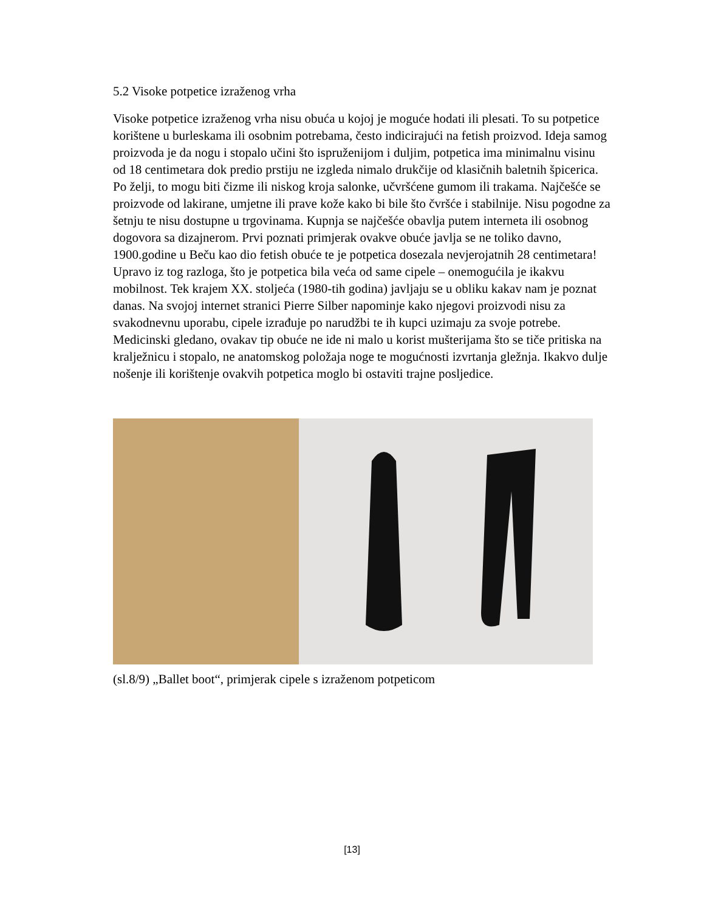5.2 Visoke potpetice izraženog vrha
Visoke potpetice izraženog vrha nisu obuća u kojoj je moguće hodati ili plesati. To su potpetice korištene u burleskama ili osobnim potrebama, često indicirajući na fetish proizvod. Ideja samog proizvoda je da nogu i stopalo učini što ispruženijom i duljim, potpetica ima minimalnu visinu od 18 centimetara dok predio prstiju ne izgleda nimalo drukčije od klasičnih baletnih špicerica. Po želji, to mogu biti čizme ili niskog kroja salonke, učvršćene gumom ili trakama. Najčešće se proizvode od lakirane, umjetne ili prave kože kako bi bile što čvršće i stabilnije. Nisu pogodne za šetnju te nisu dostupne u trgovinama. Kupnja se najčešće obavlja putem interneta ili osobnog dogovora sa dizajnerom. Prvi poznati primjerak ovakve obuće javlja se ne toliko davno, 1900.godine u Beču kao dio fetish obuće te je potpetica dosezala nevjerojatnih 28 centimetara! Upravo iz tog razloga, što je potpetica bila veća od same cipele – onemogućila je ikakvu mobilnost. Tek krajem XX. stoljeća (1980-tih godina) javljaju se u obliku kakav nam je poznat danas. Na svojoj internet stranici Pierre Silber napominje kako njegovi proizvodi nisu za svakodnevnu uporabu, cipele izrađuje po narudžbi te ih kupci uzimaju za svoje potrebe. Medicinski gledano, ovakav tip obuće ne ide ni malo u korist mušterijama što se tiče pritiska na kralježnicu i stopalo, ne anatomskog položaja noge te mogućnosti izvrtanja gležnja. Ikakvo dulje nošenje ili korištenje ovakvih potpetica moglo bi ostaviti trajne posljedice.
(sl.8/9) „Ballet boot“, primjerak cipele s izraženom potpeticom
[13]